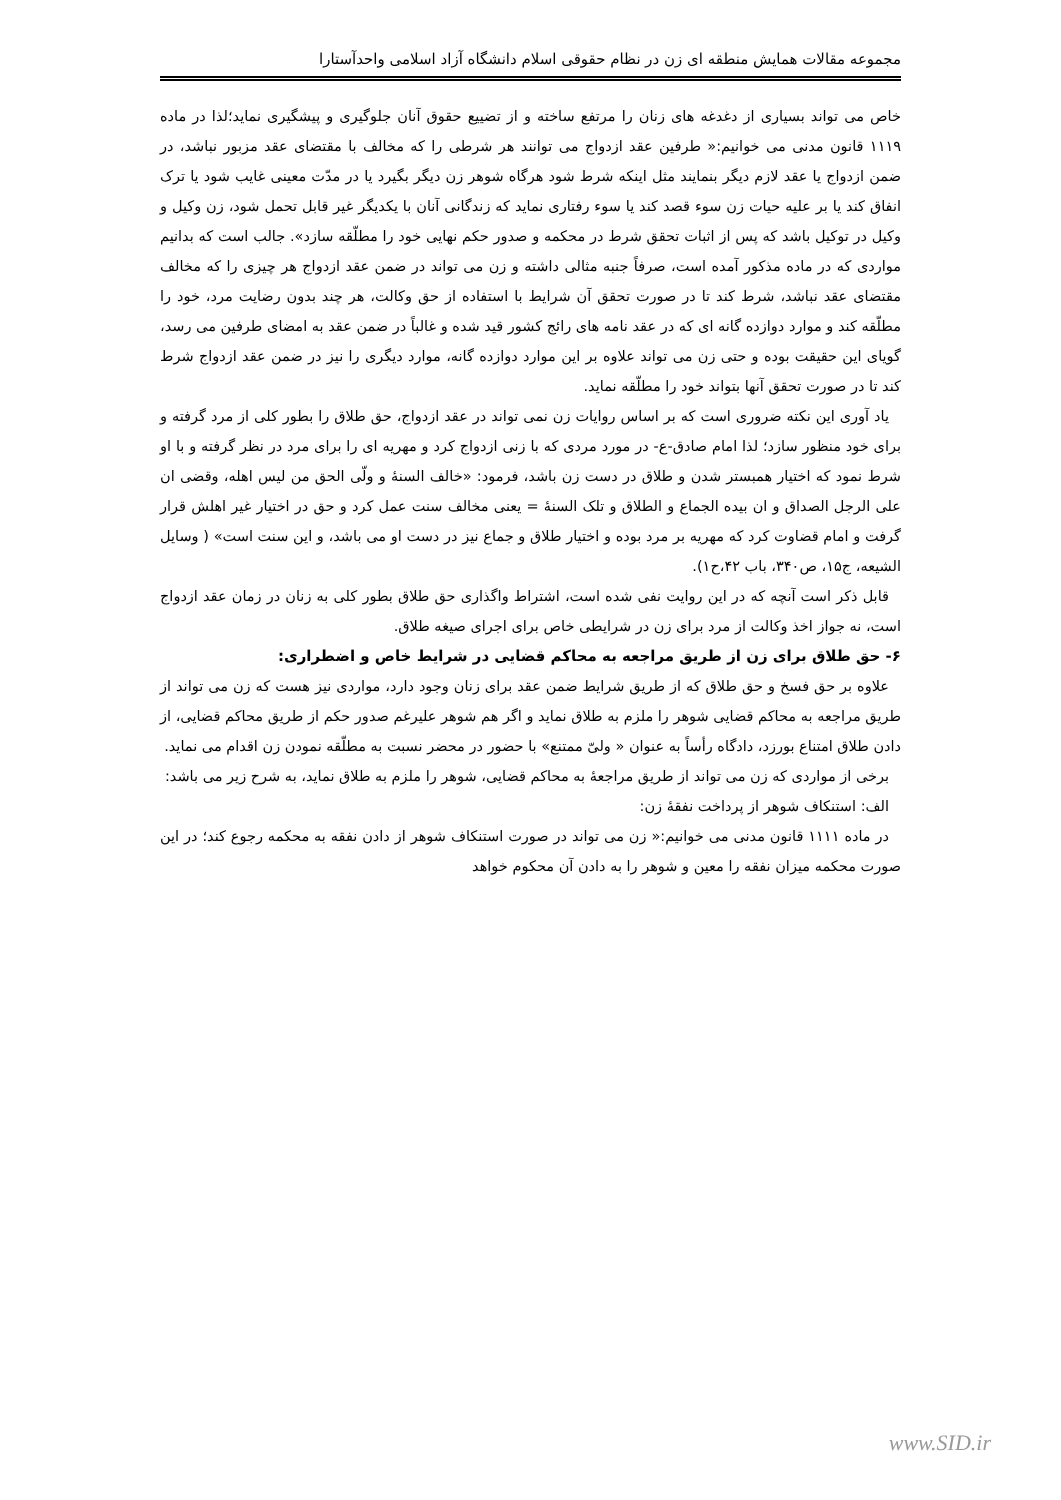مجموعه مقالات همایش منطقه ای زن در نظام حقوقی اسلام دانشگاه آزاد اسلامی واحدآستارا
خاص می تواند بسیاری از دغدغه های زنان را مرتفع ساخته و از تضییع حقوق آنان جلوگیری و پیشگیری نماید؛لذا در ماده ۱۱۱۹ قانون مدنی می خوانیم:« طرفین عقد ازدواج می توانند هر شرطی را که مخالف با مقتضای عقد مزبور نباشد، در ضمن ازدواج یا عقد لازم دیگر بنمایند مثل اینکه شرط شود هرگاه شوهر زن دیگر بگیرد یا در مدّت معینی غایب شود یا ترک انفاق کند یا بر علیه حیات زن سوء قصد کند یا سوء رفتاری نماید که زندگانی آنان با یکدیگر غیر قابل تحمل شود، زن وکیل و وکیل در توکیل باشد که پس از اثبات تحقق شرط در محکمه و صدور حکم نهایی خود را مطلّقه سازد». جالب است که بدانیم مواردی که در ماده مذکور آمده است، صرفاً جنبه مثالی داشته و زن می تواند در ضمن عقد ازدواج هر چیزی را که مخالف مقتضای عقد نباشد، شرط کند تا در صورت تحقق آن شرایط با استفاده از حق وکالت، هر چند بدون رضایت مرد، خود را مطلّقه کند و موارد دوازده گانه ای که در عقد نامه های رائج کشور قید شده و غالباً در ضمن عقد به امضای طرفین می رسد، گویای این حقیقت بوده و حتی زن می تواند علاوه بر این موارد دوازده گانه، موارد دیگری را نیز در ضمن عقد ازدواج شرط کند تا در صورت تحقق آنها بتواند خود را مطلّقه نماید.
یاد آوری این نکته ضروری است که بر اساس روایات زن نمی تواند در عقد ازدواج، حق طلاق را بطور کلی از مرد گرفته و برای خود منظور سازد؛ لذا امام صادق-ع- در مورد مردی که با زنی ازدواج کرد و مهریه ای را برای مرد در نظر گرفته و با او شرط نمود که اختیار همبستر شدن و طلاق در دست زن باشد، فرمود: «خالف السنهٔ و ولّی الحق من لیس اهله، وقضی ان علی الرجل الصداق و ان بیده الجماع و الطلاق و تلک السنهٔ = یعنی مخالف سنت عمل کرد و حق در اختیار غیر اهلش قرار گرفت و امام قضاوت کرد که مهریه بر مرد بوده و اختیار طلاق و جماع نیز در دست او می باشد، و این سنت است» ( وسایل الشیعه، ج۱۵، ص۳۴۰، باب ۴۲،ح۱).
قابل ذکر است آنچه که در این روایت نفی شده است، اشتراط واگذاری حق طلاق بطور کلی به زنان در زمان عقد ازدواج است، نه جواز اخذ وکالت از مرد برای زن در شرایطی خاص برای اجرای صیغه طلاق.
۶- حق طلاق برای زن از طریق مراجعه به محاکم قضایی در شرایط خاص و اضطراری:
علاوه بر حق فسخ و حق طلاق که از طریق شرایط ضمن عقد برای زنان وجود دارد، مواردی نیز هست که زن می تواند از طریق مراجعه به محاکم قضایی شوهر را ملزم به طلاق نماید و اگر هم شوهر علیرغم صدور حکم از طریق محاکم قضایی، از دادن طلاق امتناع بورزد، دادگاه رأساً به عنوان « ولیّ ممتنع» با حضور در محضر نسبت به مطلّقه نمودن زن اقدام می نماید.
برخی از مواردی که زن می تواند از طریق مراجعهٔ به محاکم قضایی، شوهر را ملزم به طلاق نماید، به شرح زیر می باشد:
الف: استنکاف شوهر از پرداخت نفقهٔ زن:
در ماده ۱۱۱۱ قانون مدنی می خوانیم:« زن می تواند در صورت استنکاف شوهر از دادن نفقه به محکمه رجوع کند؛ در این صورت محکمه میزان نفقه را معین و شوهر را به دادن آن محکوم خواهد
www.SID.ir